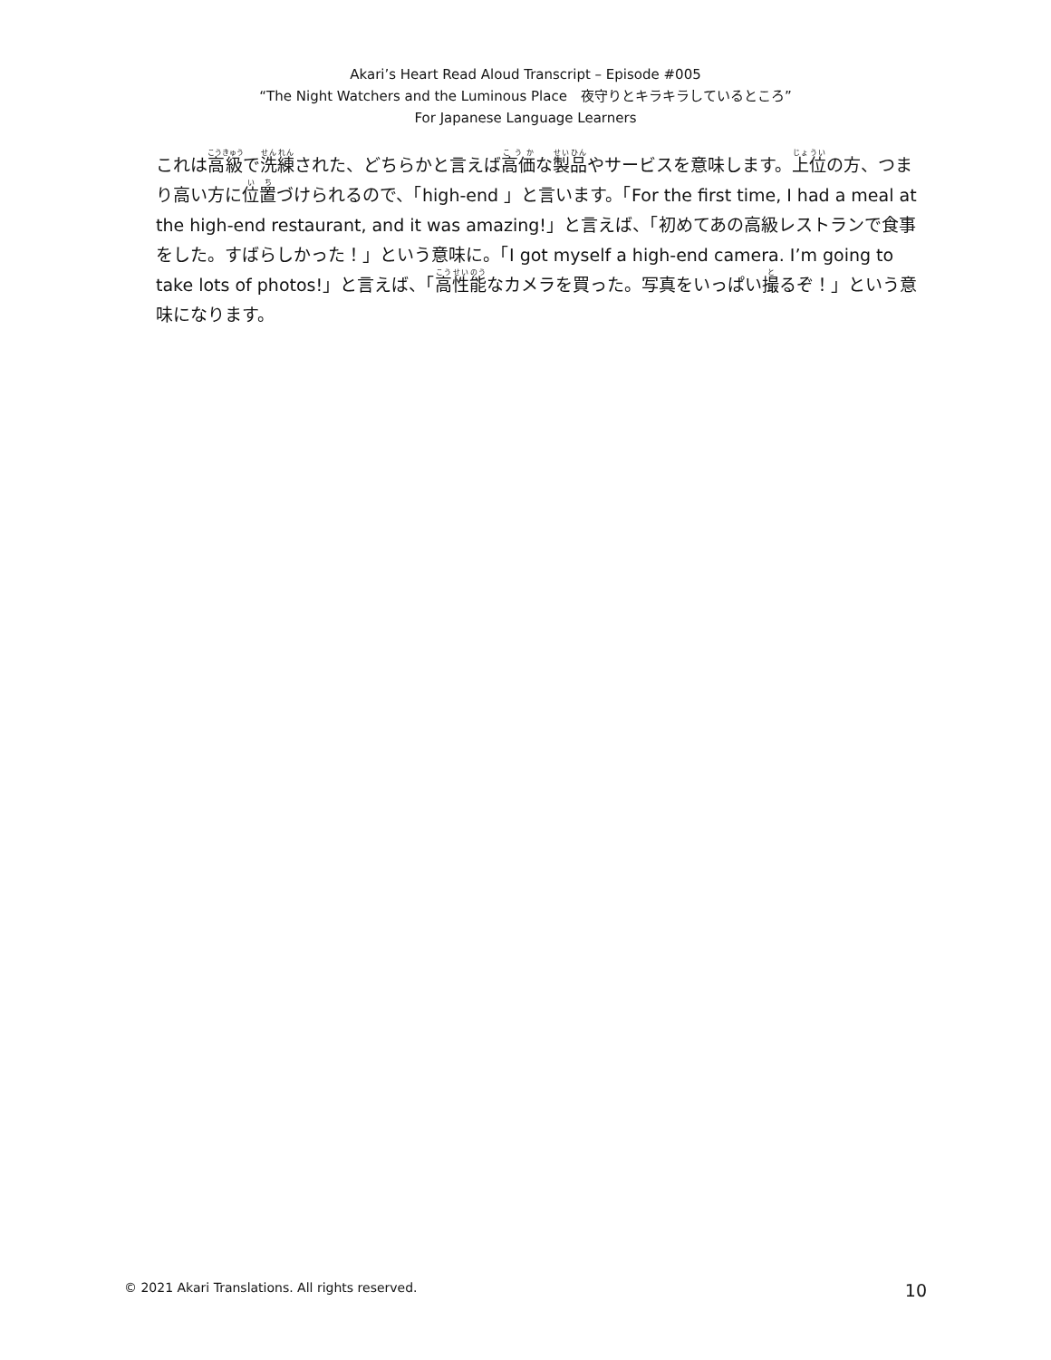Akari’s Heart Read Aloud Transcript – Episode #005
“The Night Watchers and the Luminous Place　夜守りとキラキラしているところ”
For Japanese Language Learners
これは高級で洗練された、どちらかと言えば高価な製品やサービスを意味します。上位の方、つまり高い方に位置づけられるので、「high-end 」と言います。「For the first time, I had a meal at the high-end restaurant, and it was amazing!」と言えば、「初めてあの高級レストランで食事をした。すばらしかった！」という意味に。「I got myself a high-end camera. I’m going to take lots of photos!」と言えば、「高性能なカメラを買った。写真をいっぱい撮るぞ！」という意味になります。
© 2021 Akari Translations. All rights reserved. 10